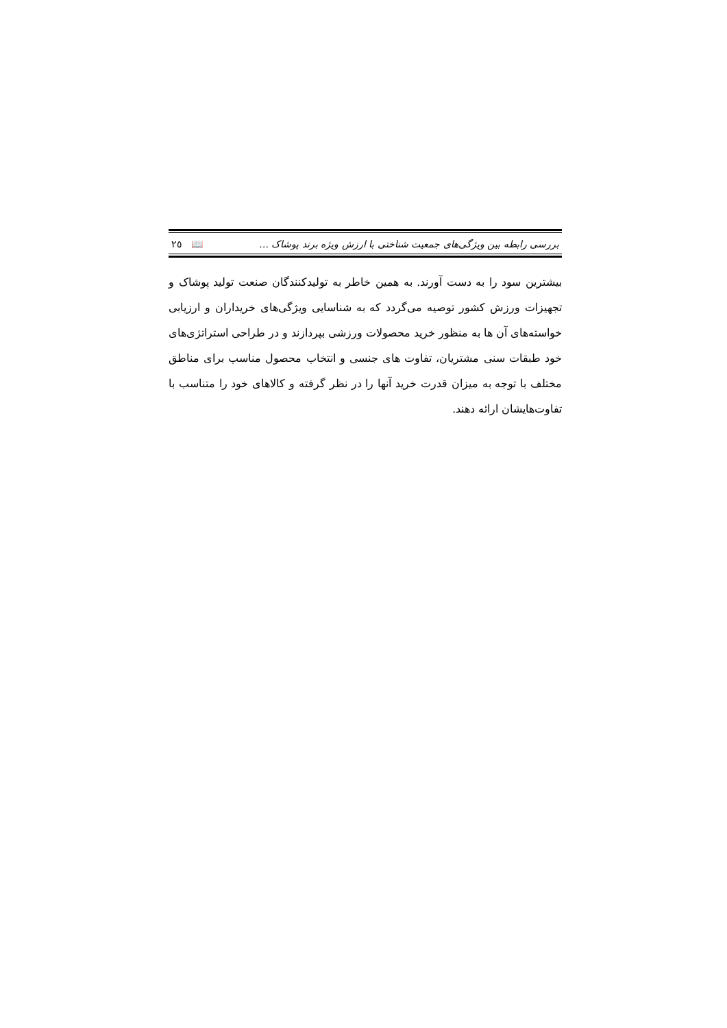بررسی رابطه بین ویژگی‌های جمعیت شناختی با ارزش ویژه برند پوشاک … ٢٥ 📖
بیشترین سود را به دست آورند. به همین خاطر به تولیدکنندگان صنعت تولید پوشاک و تجهیزات ورزش کشور توصیه می‌گردد که به شناسایی ویژگی‌های خریداران و ارزیابی خواسته‌های آن ها به منظور خرید محصولات ورزشی بپردازند و در طراحی استراتژی‌های خود طبقات سنی مشتریان، تفاوت های جنسی و انتخاب محصول مناسب برای مناطق مختلف با توجه به میزان قدرت خرید آنها را در نظر گرفته و کالاهای خود را متناسب با تفاوت‌هایشان ارائه دهند.